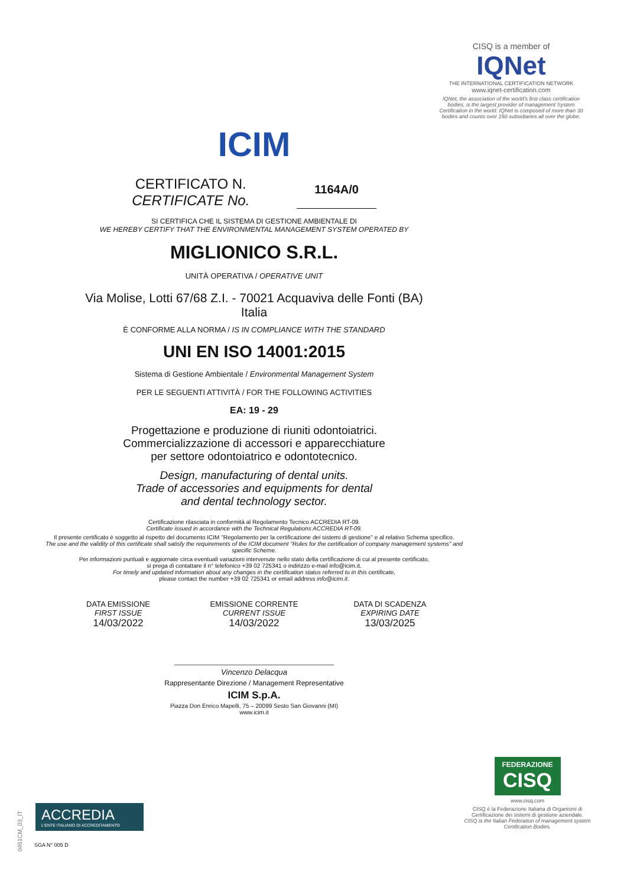CISQ is a member of
IQNet
THE INTERNATIONAL CERTIFICATION NETWORK
www.iqnet-certification.com
IQNet, the association of the world's first class certification bodies, is the largest provider of management System Certification in the world. IQNet is composed of more than 30 bodies and counts over 150 subsidiaries all over the globe.
ICIM
CERTIFICATO N.
CERTIFICATE No.
1164A/0
SI CERTIFICA CHE IL SISTEMA DI GESTIONE AMBIENTALE DI
WE HEREBY CERTIFY THAT THE ENVIRONMENTAL MANAGEMENT SYSTEM OPERATED BY
MIGLIONICO S.R.L.
UNITÀ OPERATIVA / OPERATIVE UNIT
Via Molise, Lotti 67/68 Z.I. - 70021 Acquaviva delle Fonti (BA)
Italia
È CONFORME ALLA NORMA / IS IN COMPLIANCE WITH THE STANDARD
UNI EN ISO 14001:2015
Sistema di Gestione Ambientale / Environmental Management System
PER LE SEGUENTI ATTIVITÀ / FOR THE FOLLOWING ACTIVITIES
EA: 19 - 29
Progettazione e produzione di riuniti odontoiatrici.
Commercializzazione di accessori e apparecchiature
per settore odontoiatrico e odontotecnico.
Design, manufacturing of dental units.
Trade of accessories and equipments for dental
and dental technology sector.
Certificazione rilasciata in conformità al Regolamento Tecnico ACCREDIA RT-09.
Certificate issued in accordance with the Technical Regulations ACCREDIA RT-09.
Il presente certificato è soggetto al rispetto del documento ICIM "Regolamento per la certificazione dei sistemi di gestione" e al relativo Schema specifico.
The use and the validity of this certificate shall satisfy the requirements of the ICIM document "Rules for the certification of company management systems" and specific Scheme.
Per informazioni puntuali e aggiornate circa eventuali variazioni intervenute nello stato della certificazione di cui al presente certificato,
si prega di contattare il n° telefonico +39 02 725341 o indirizzo e-mail info@icim.it.
For timely and updated information about any changes in the certification status referred to in this certificate,
please contact the number +39 02 725341 or email address info@icim.it.
DATA EMISSIONE
FIRST ISSUE
14/03/2022
EMISSIONE CORRENTE
CURRENT ISSUE
14/03/2022
DATA DI SCADENZA
EXPIRING DATE
13/03/2025
Vincenzo Delacqua
Rappresentante Direzione / Management Representative
ICIM S.p.A.
Piazza Don Enrico Mapelli, 75 – 20099 Sesto San Giovanni (MI)
www.icim.it
FEDERAZIONE
CISQ
www.cisq.com
CISQ è la Federazione Italiana di Organismi di Certificazione dei sistemi di gestione aziendale.
CISQ is the Italian Federation of management system Certification Bodies.
ACCREDIA
L'ENTE ITALIANO DI ACCREDITAMENTO
SGA N° 005 D
0451CM_03_IT